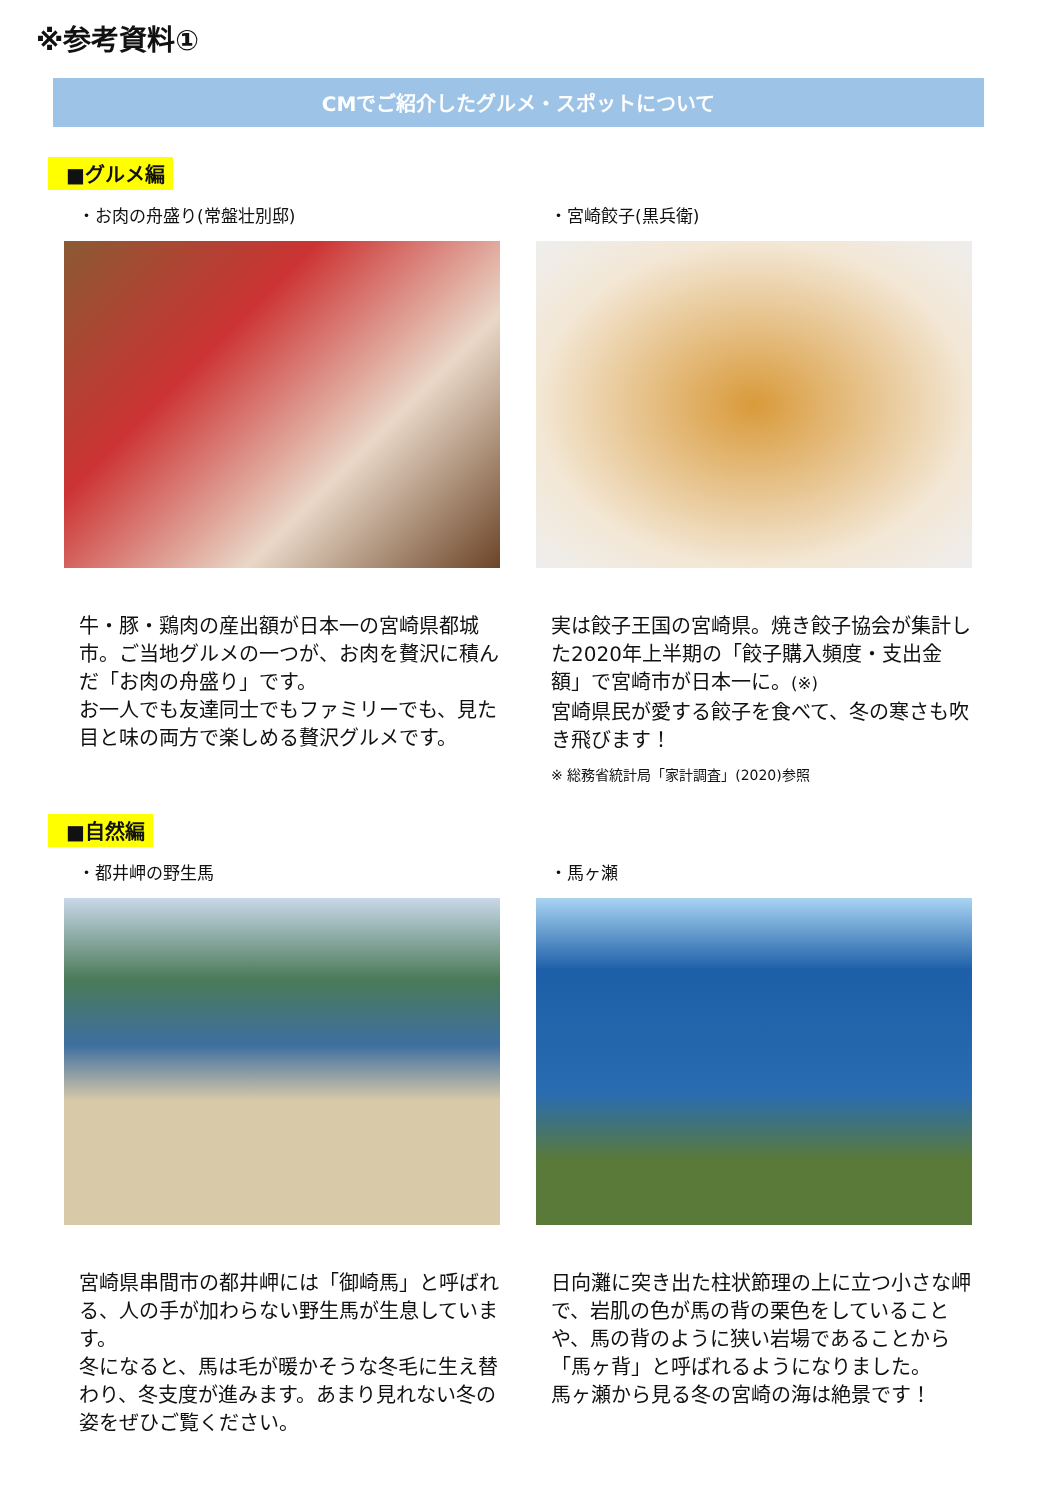※参考資料①
CMでご紹介したグルメ・スポットについて
■グルメ編
・お肉の舟盛り(常盤壮別邸)
牛・豚・鶏肉の産出額が日本一の宮崎県都城市。ご当地グルメの一つが、お肉を贅沢に積んだ「お肉の舟盛り」です。
お一人でも友達同士でもファミリーでも、見た目と味の両方で楽しめる贅沢グルメです。
・宮崎餃子(黒兵衛)
実は餃子王国の宮崎県。焼き餃子協会が集計した2020年上半期の「餃子購入頻度・支出金額」で宮崎市が日本一に。(※)
宮崎県民が愛する餃子を食べて、冬の寒さも吹き飛びます！
※ 総務省統計局「家計調査」(2020)参照
■自然編
・都井岬の野生馬
宮崎県串間市の都井岬には「御崎馬」と呼ばれる、人の手が加わらない野生馬が生息しています。
冬になると、馬は毛が暖かそうな冬毛に生え替わり、冬支度が進みます。あまり見れない冬の姿をぜひご覧ください。
・馬ヶ瀬
日向灘に突き出た柱状節理の上に立つ小さな岬で、岩肌の色が馬の背の栗色をしていることや、馬の背のように狭い岩場であることから「馬ヶ背」と呼ばれるようになりました。
馬ヶ瀬から見る冬の宮崎の海は絶景です！